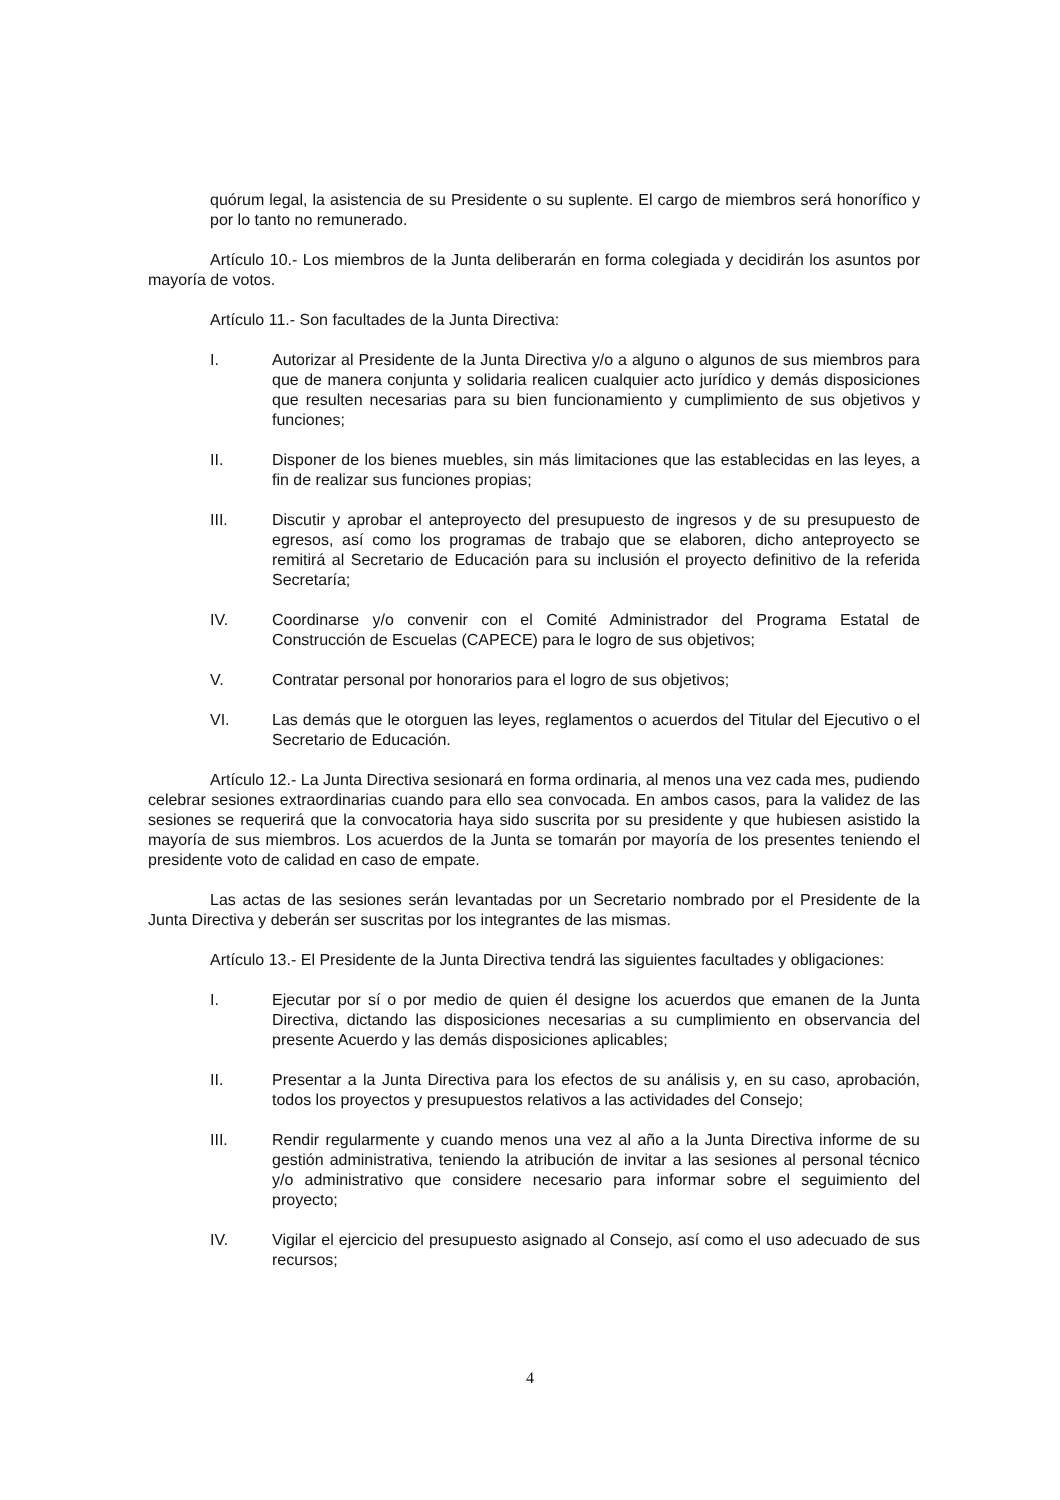quórum legal, la asistencia de su Presidente o su suplente. El cargo de miembros será honorífico y por lo tanto no remunerado.
Artículo 10.- Los miembros de la Junta deliberarán en forma colegiada y decidirán los asuntos por mayoría de votos.
Artículo 11.- Son facultades de la Junta Directiva:
I. Autorizar al Presidente de la Junta Directiva y/o a alguno o algunos de sus miembros para que de manera conjunta y solidaria realicen cualquier acto jurídico y demás disposiciones que resulten necesarias para su bien funcionamiento y cumplimiento de sus objetivos y funciones;
II. Disponer de los bienes muebles, sin más limitaciones que las establecidas en las leyes, a fin de realizar sus funciones propias;
III. Discutir y aprobar el anteproyecto del presupuesto de ingresos y de su presupuesto de egresos, así como los programas de trabajo que se elaboren, dicho anteproyecto se remitirá al Secretario de Educación para su inclusión el proyecto definitivo de la referida Secretaría;
IV. Coordinarse y/o convenir con el Comité Administrador del Programa Estatal de Construcción de Escuelas (CAPECE) para le logro de sus objetivos;
V. Contratar personal por honorarios para el logro de sus objetivos;
VI. Las demás que le otorguen las leyes, reglamentos o acuerdos del Titular del Ejecutivo o el Secretario de Educación.
Artículo 12.- La Junta Directiva sesionará en forma ordinaria, al menos una vez cada mes, pudiendo celebrar sesiones extraordinarias cuando para ello sea convocada. En ambos casos, para la validez de las sesiones se requerirá que la convocatoria haya sido suscrita por su presidente y que hubiesen asistido la mayoría de sus miembros. Los acuerdos de la Junta se tomarán por mayoría de los presentes teniendo el presidente voto de calidad en caso de empate.
Las actas de las sesiones serán levantadas por un Secretario nombrado por el Presidente de la Junta Directiva y deberán ser suscritas por los integrantes de las mismas.
Artículo 13.- El Presidente de la Junta Directiva tendrá las siguientes facultades y obligaciones:
I. Ejecutar por sí o por medio de quien él designe los acuerdos que emanen de la Junta Directiva, dictando las disposiciones necesarias a su cumplimiento en observancia del presente Acuerdo y las demás disposiciones aplicables;
II. Presentar a la Junta Directiva para los efectos de su análisis y, en su caso, aprobación, todos los proyectos y presupuestos relativos a las actividades del Consejo;
III. Rendir regularmente y cuando menos una vez al año a la Junta Directiva informe de su gestión administrativa, teniendo la atribución de invitar a las sesiones al personal técnico y/o administrativo que considere necesario para informar sobre el seguimiento del proyecto;
IV. Vigilar el ejercicio del presupuesto asignado al Consejo, así como el uso adecuado de sus recursos;
4